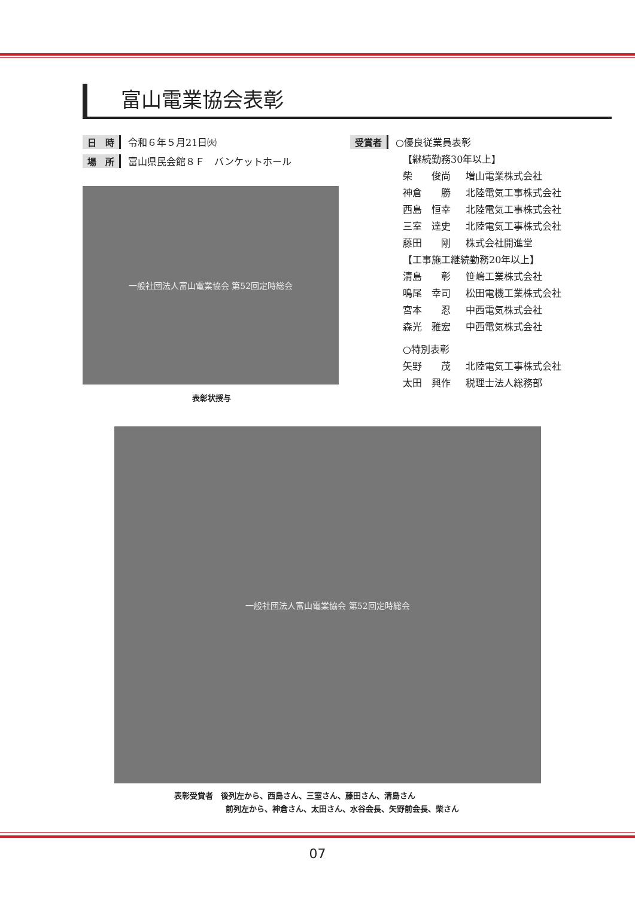富山電業協会表彰
日　時 令和６年５月21日㈫
場　所 富山県民会館８Ｆ　バンケットホール
一般社団法人富山電業協会 第52回定時総会
表彰状授与
受賞者 ○優良従業員表彰
【継続勤務30年以上】
柴　　俊尚 増山電業株式会社
神倉　　勝 北陸電気工事株式会社
西島　恒幸 北陸電気工事株式会社
三室　達史 北陸電気工事株式会社
藤田　　剛 株式会社開進堂
【工事施工継続勤務20年以上】
清島　　彰 笹嶋工業株式会社
鳴尾　幸司 松田電機工業株式会社
宮本　　忍 中西電気株式会社
森光　雅宏 中西電気株式会社
○特別表彰
矢野　　茂 北陸電気工事株式会社
太田　興作 税理士法人総務部
一般社団法人富山電業協会 第52回定時総会
表彰受賞者　後列左から、西島さん、三室さん、藤田さん、清島さん
前列左から、神倉さん、太田さん、水谷会長、矢野前会長、柴さん
07